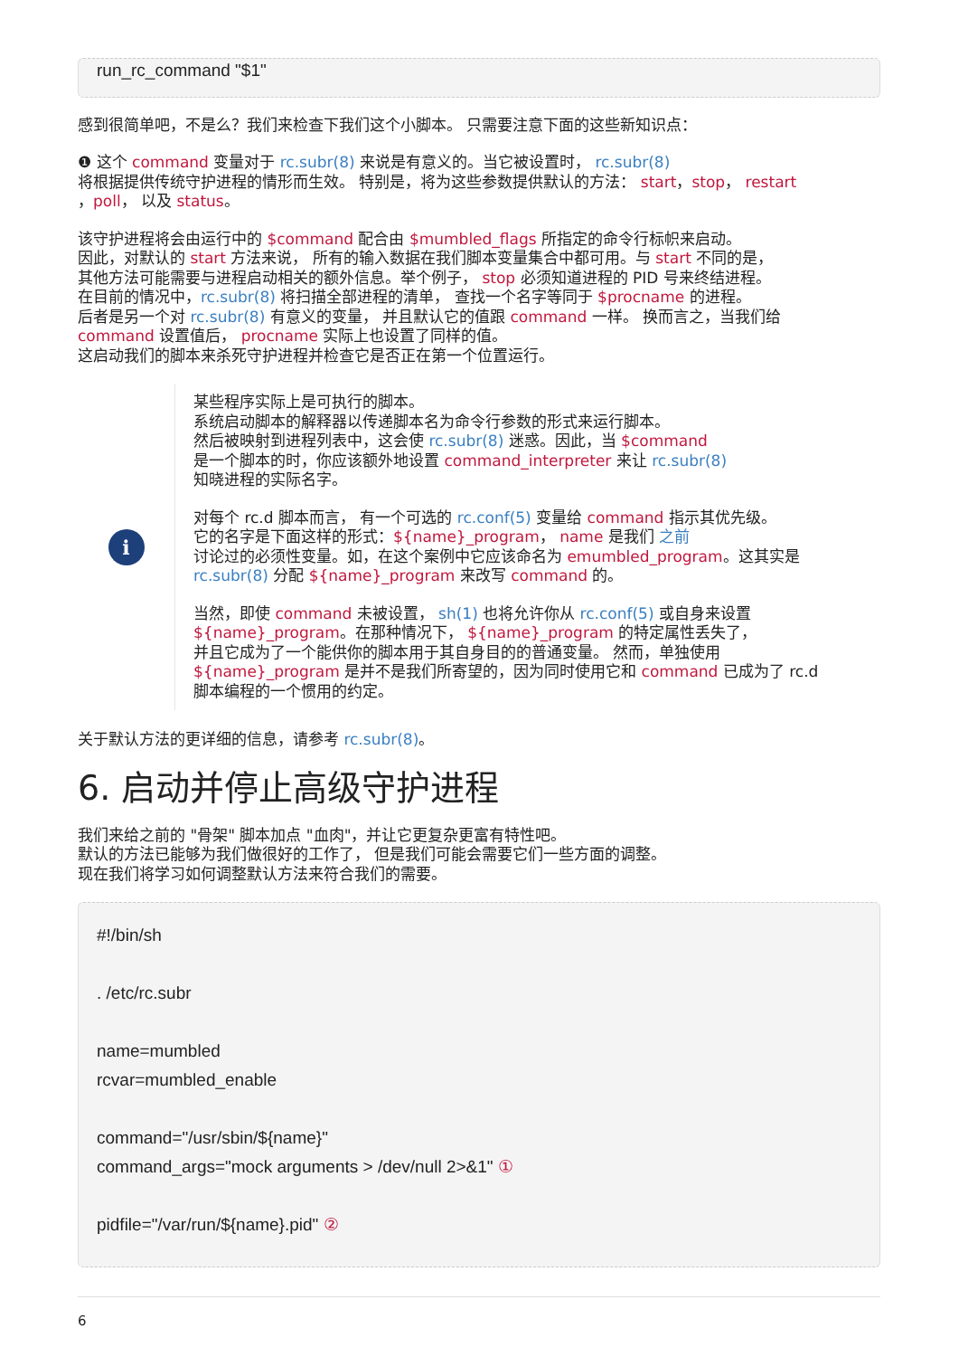run_rc_command "$1"
感到很简单吧，不是么？我们来检查下我们这个小脚本。 只需要注意下面的这些新知识点：
❶ 这个 command 变量对于 rc.subr(8) 来说是有意义的。当它被设置时， rc.subr(8)
将根据提供传统守护进程的情形而生效。 特别是，将为这些参数提供默认的方法： start，stop， restart
，poll， 以及 status。
该守护进程将会由运行中的 $command 配合由 $mumbled_flags 所指定的命令行标帜来启动。
因此，对默认的 start 方法来说， 所有的输入数据在我们脚本变量集合中都可用。与 start 不同的是，
其他方法可能需要与进程启动相关的额外信息。举个例子， stop 必须知道进程的 PID 号来终结进程。
在目前的情况中，rc.subr(8) 将扫描全部进程的清单， 查找一个名字等同于 $procname 的进程。
后者是另一个对 rc.subr(8) 有意义的变量， 并且默认它的值跟 command 一样。 换而言之，当我们给
command 设置值后， procname 实际上也设置了同样的值。
这启动我们的脚本来杀死守护进程并检查它是否正在第一个位置运行。
i
某些程序实际上是可执行的脚本。
系统启动脚本的解释器以传递脚本名为命令行参数的形式来运行脚本。
然后被映射到进程列表中，这会使 rc.subr(8) 迷惑。因此，当 $command
是一个脚本的时，你应该额外地设置 command_interpreter 来让 rc.subr(8)
知晓进程的实际名字。
对每个 rc.d 脚本而言， 有一个可选的 rc.conf(5) 变量给 command 指示其优先级。
它的名字是下面这样的形式：${name}_program， name 是我们 之前
讨论过的必须性变量。如，在这个案例中它应该命名为 emumbled_program。这其实是
rc.subr(8) 分配 ${name}_program 来改写 command 的。
当然，即使 command 未被设置， sh(1) 也将允许你从 rc.conf(5) 或自身来设置
${name}_program。在那种情况下， ${name}_program 的特定属性丢失了，
并且它成为了一个能供你的脚本用于其自身目的的普通变量。 然而，单独使用
${name}_program 是并不是我们所寄望的，因为同时使用它和 command 已成为了 rc.d
脚本编程的一个惯用的约定。
关于默认方法的更详细的信息，请参考 rc.subr(8)。
6. 启动并停止高级守护进程
我们来给之前的 "骨架" 脚本加点 "血肉"，并让它更复杂更富有特性吧。
默认的方法已能够为我们做很好的工作了， 但是我们可能会需要它们一些方面的调整。
现在我们将学习如何调整默认方法来符合我们的需要。
#!/bin/sh
. /etc/rc.subr
name=mumbled
rcvar=mumbled_enable
command="/usr/sbin/${name}"
command_args="mock arguments > /dev/null 2>&1" ①
pidfile="/var/run/${name}.pid" ②
6